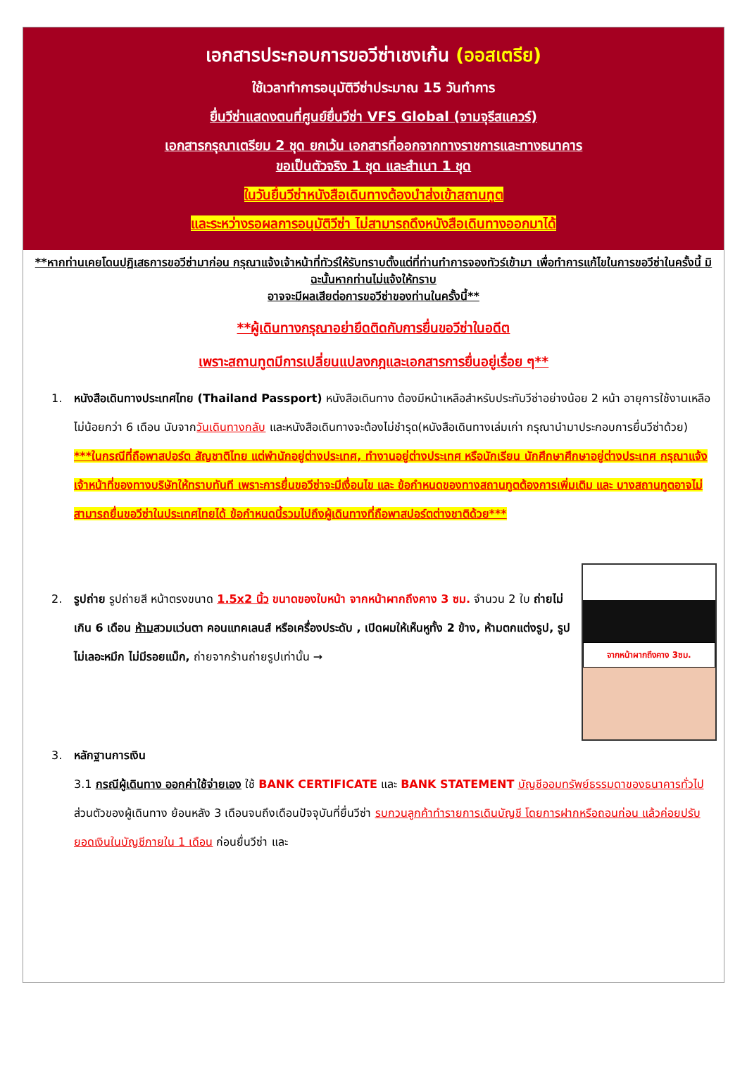เอกสารประกอบการขอวีซ่าเชงเก้น (ออสเตรีย)
ใช้เวลาทำการอนุมัติวีซ่าประมาณ 15 วันทำการ
ยื่นวีซ่าแสดงตนที่ศูนย์ยื่นวีซ่า VFS Global (จามจุรีสแควร์)
เอกสารกรุณาเตรียม 2 ชุด ยกเว้น เอกสารที่ออกจากทางราชการและทางธนาคาร
ขอเป็นตัวจริง 1 ชุด และสำเนา 1 ชุด
ในวันยื่นวีซ่าหนังสือเดินทางต้องนำส่งเข้าสถานทูต
และระหว่างรอผลการอนุมัติวีซ่า ไม่สามารถดึงหนังสือเดินทางออกมาได้
**หากท่านเคยโดนปฏิเสธการขอวีซ่ามาก่อน กรุณาแจ้งเจ้าหน้าที่ทัวร์ให้รับทราบตั้งแต่ที่ท่านทำการจองทัวร์เข้ามา เพื่อทำการแก้ไขในการขอวีซ่าในครั้งนี้ มิฉะนั้นหากท่านไม่แจ้งให้ทราบ
อาจจะมีผลเสียต่อการขอวีซ่าของท่านในครั้งนี้**
**ผู้เดินทางกรุณาอย่ายึดติดกับการยื่นขอวีซ่าในอดีต
เพราะสถานทูตมีการเปลี่ยนแปลงกฎและเอกสารการยื่นอยู่เรื่อย ๆ**
1. หนังสือเดินทางประเทศไทย (Thailand Passport) หนังสือเดินทาง ต้องมีหน้าเหลือสำหรับประทับวีซ่าอย่างน้อย 2 หน้า อายุการใช้งานเหลือไม่น้อยกว่า 6 เดือน นับจากวันเดินทางกลับ และหนังสือเดินทางจะต้องไม่ชำรุด(หนังสือเดินทางเล่มเก่า กรุณานำมาประกอบการยื่นวีซ่าด้วย)
***ในกรณีที่ถือพาสปอร์ต สัญชาติไทย แต่พำนักอยู่ต่างประเทศ, ทำงานอยู่ต่างประเทศ หรือนักเรียน นักศึกษาศึกษาอยู่ต่างประเทศ กรุณาแจ้งเจ้าหน้าที่ของทางบริษัทให้ทราบทันที เพราะการยื่นขอวีซ่าจะมีเงื่อนไข และ ข้อกำหนดของทางสถานทูตต้องการเพิ่มเติม และ บางสถานทูตอาจไม่สามารถยื่นขอวีซ่าในประเทศไทยได้ ข้อกำหนดนี้รวมไปถึงผู้เดินทางที่ถือพาสปอร์ตต่างชาติด้วย***
จากหน้าผากถึงคาง 3ซม.
2. รูปถ่าย รูปถ่ายสี หน้าตรงขนาด 1.5x2 นิ้ว ขนาดของใบหน้า จากหน้าผากถึงคาง 3 ซม. จำนวน 2 ใบ ถ่ายไม่เกิน 6 เดือน ห้ามสวมแว่นตา คอนแทคเลนส์ หรือเครื่องประดับ , เปิดผมให้เห็นหูทั้ง 2 ข้าง, ห้ามตกแต่งรูป, รูปไม่เลอะหมึก ไม่มีรอยแม็ก, ถ่ายจากร้านถ่ายรูปเท่านั้น →
3. หลักฐานการเงิน
3.1 กรณีผู้เดินทาง ออกค่าใช้จ่ายเอง ใช้ BANK CERTIFICATE และ BANK STATEMENT บัญชีออมทรัพย์ธรรมดาของธนาคารทั่วไป ส่วนตัวของผู้เดินทาง ย้อนหลัง 3 เดือนจนถึงเดือนปัจจุบันที่ยื่นวีซ่า รบกวนลูกค้าทำรายการเดินบัญชี โดยการฝากหรือถอนก่อน แล้วค่อยปรับยอดเงินในบัญชีภายใน 1 เดือน ก่อนยื่นวีซ่า และ